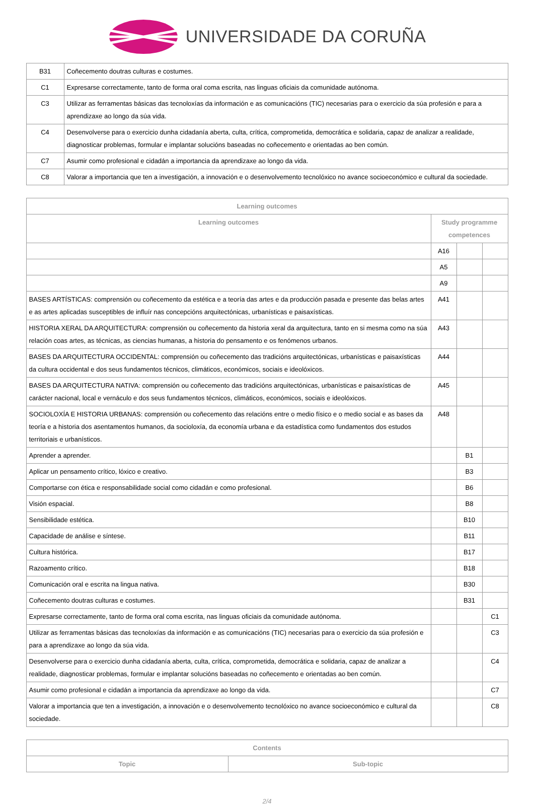UNIVERSIDADE DA CORUÑA
| B31 | Coñecemento doutras culturas e costumes. |
| C1 | Expresarse correctamente, tanto de forma oral coma escrita, nas linguas oficiais da comunidade autónoma. |
| C3 | Utilizar as ferramentas básicas das tecnoloxías da información e as comunicacións (TIC) necesarias para o exercicio da súa profesión e para a aprendizaxe ao longo da súa vida. |
| C4 | Desenvolverse para o exercicio dunha cidadanía aberta, culta, crítica, comprometida, democrática e solidaria, capaz de analizar a realidade, diagnosticar problemas, formular e implantar solucións baseadas no coñecemento e orientadas ao ben común. |
| C7 | Asumir como profesional e cidadán a importancia da aprendizaxe ao longo da vida. |
| C8 | Valorar a importancia que ten a investigación, a innovación e o desenvolvemento tecnolóxico no avance socioeconómico e cultural da sociedade. |
| Learning outcomes | | | |
| --- | --- | --- | --- |
| Learning outcomes | Study programme competences | | |
| | A16 | | |
| | A5 | | |
| | A9 | | |
| BASES ARTÍSTICAS: comprensión ou coñecemento da estética e a teoría das artes e da producción pasada e presente das belas artes e as artes aplicadas susceptibles de influír nas concepcións arquitectónicas, urbanísticas e paisaxísticas. | A41 | | |
| HISTORIA XERAL DA ARQUITECTURA: comprensión ou coñecemento da historia xeral da arquitectura, tanto en si mesma como na súa relación coas artes, as técnicas, as ciencias humanas, a historia do pensamento e os fenómenos urbanos. | A43 | | |
| BASES DA ARQUITECTURA OCCIDENTAL: comprensión ou coñecemento das tradicións arquitectónicas, urbanísticas e paisaxísticas da cultura occidental e dos seus fundamentos técnicos, climáticos, económicos, sociais e ideolóxicos. | A44 | | |
| BASES DA ARQUITECTURA NATIVA: comprensión ou coñecemento das tradicións arquitectónicas, urbanísticas e paisaxísticas de carácter nacional, local e vernáculo e dos seus fundamentos técnicos, climáticos, económicos, sociais e ideolóxicos. | A45 | | |
| SOCIOLOXÍA E HISTORIA URBANAS: comprensión ou coñecemento das relacións entre o medio físico e o medio social e as bases da teoría e a historia dos asentamentos humanos, da socioloxía, da economía urbana e da estadística como fundamentos dos estudos territoriais e urbanísticos. | A48 | | |
| Aprender a aprender. | | B1 | |
| Aplicar un pensamento crítico, lóxico e creativo. | | B3 | |
| Comportarse con ética e responsabilidade social como cidadán e como profesional. | | B6 | |
| Visión espacial. | | B8 | |
| Sensibilidade estética. | | B10 | |
| Capacidade de análise e síntese. | | B11 | |
| Cultura histórica. | | B17 | |
| Razoamento crítico. | | B18 | |
| Comunicación oral e escrita na lingua nativa. | | B30 | |
| Coñecemento doutras culturas e costumes. | | B31 | |
| Expresarse correctamente, tanto de forma oral coma escrita, nas linguas oficiais da comunidade autónoma. | | | C1 |
| Utilizar as ferramentas básicas das tecnoloxías da información e as comunicacións (TIC) necesarias para o exercicio da súa profesión e para a aprendizaxe ao longo da súa vida. | | | C3 |
| Desenvolverse para o exercicio dunha cidadanía aberta, culta, crítica, comprometida, democrática e solidaria, capaz de analizar a realidade, diagnosticar problemas, formular e implantar solucións baseadas no coñecemento e orientadas ao ben común. | | | C4 |
| Asumir como profesional e cidadán a importancia da aprendizaxe ao longo da vida. | | | C7 |
| Valorar a importancia que ten a investigación, a innovación e o desenvolvemento tecnolóxico no avance socioeconómico e cultural da sociedade. | | | C8 |
| Contents | |
| --- | --- |
| Topic | Sub-topic |
2/4